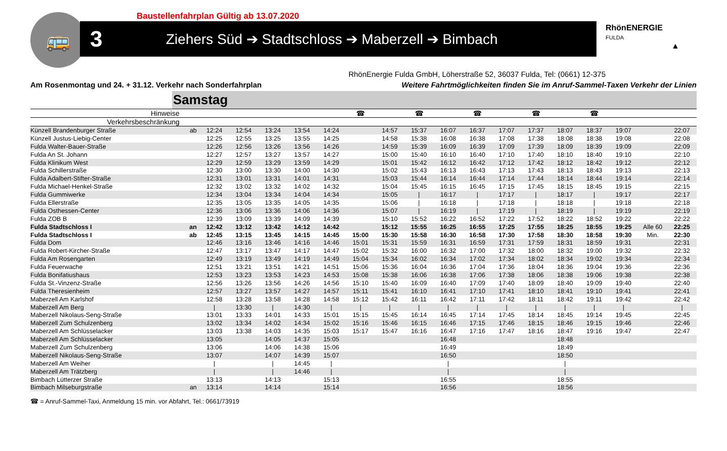🚌
Baustellenfahrplan Gültig ab 13.07.2020
3 Ziehers Süd ➔ Stadtschloss ➔ Maberzell ➔ Bimbach
RhönENERGIE
FULDA
▲
RhönEnergie Fulda GmbH, Löherstraße 52, 36037 Fulda, Tel: (0661) 12-375
Am Rosenmontag und 24. + 31.12. Verkehr nach Sonderfahrplan Weitere Fahrtmöglichkeiten finden Sie im Anruf-Sammel-Taxen Verkehr der Linien
Samstag
| Hinweise | | | | | | | ☎ | | ☎ | | ☎ | | ☎ | | ☎ | | | |
| --- | --- | --- | --- | --- | --- | --- | --- | --- | --- | --- | --- | --- | --- | --- | --- | --- | --- | --- |
| Verkehrsbeschränkung | | | | | | | | | | | | | | | | | | |
| Künzell Brandenburger Straße | ab | 12:24 | 12:54 | 13:24 | 13:54 | 14:24 | | 14:57 | 15:37 | 16:07 | 16:37 | 17:07 | 17:37 | 18:07 | 18:37 | 19:07 | | 22:07 |
| Künzell Justus-Liebig-Center | | 12:25 | 12:55 | 13:25 | 13:55 | 14:25 | | 14:58 | 15:38 | 16:08 | 16:38 | 17:08 | 17:38 | 18:08 | 18:38 | 19:08 | | 22:08 |
| Fulda Walter-Bauer-Straße | | 12:26 | 12:56 | 13:26 | 13:56 | 14:26 | | 14:59 | 15:39 | 16:09 | 16:39 | 17:09 | 17:39 | 18:09 | 18:39 | 19:09 | | 22:09 |
| Fulda An St. Johann | | 12:27 | 12:57 | 13:27 | 13:57 | 14:27 | | 15:00 | 15:40 | 16:10 | 16:40 | 17:10 | 17:40 | 18:10 | 18:40 | 19:10 | | 22:10 |
| Fulda Klinikum West | | 12:29 | 12:59 | 13:29 | 13:59 | 14:29 | | 15:01 | 15:42 | 16:12 | 16:42 | 17:12 | 17:42 | 18:12 | 18:42 | 19:12 | | 22:12 |
| Fulda Schillerstraße | | 12:30 | 13:00 | 13:30 | 14:00 | 14:30 | | 15:02 | 15:43 | 16:13 | 16:43 | 17:13 | 17:43 | 18:13 | 18:43 | 19:13 | | 22:13 |
| Fulda Adalbert-Stifter-Straße | | 12:31 | 13:01 | 13:31 | 14:01 | 14:31 | | 15:03 | 15:44 | 16:14 | 16:44 | 17:14 | 17:44 | 18:14 | 18:44 | 19:14 | | 22:14 |
| Fulda Michael-Henkel-Straße | | 12:32 | 13:02 | 13:32 | 14:02 | 14:32 | | 15:04 | 15:45 | 16:15 | 16:45 | 17:15 | 17:45 | 18:15 | 18:45 | 19:15 | | 22:15 |
| Fulda Gummiwerke | | 12:34 | 13:04 | 13:34 | 14:04 | 14:34 | | 15:05 | / | 16:17 | / | 17:17 | / | 18:17 | / | 19:17 | | 22:17 |
| Fulda Ellerstraße | | 12:35 | 13:05 | 13:35 | 14:05 | 14:35 | | 15:06 | / | 16:18 | / | 17:18 | / | 18:18 | / | 19:18 | | 22:18 |
| Fulda Osthessen-Center | | 12:36 | 13:06 | 13:36 | 14:06 | 14:36 | | 15:07 | / | 16:19 | / | 17:19 | / | 18:19 | / | 19:19 | | 22:19 |
| Fulda ZOB B | | 12:39 | 13:09 | 13:39 | 14:09 | 14:39 | | 15:10 | 15:52 | 16:22 | 16:52 | 17:22 | 17:52 | 18:22 | 18:52 | 19:22 | | 22:22 |
| Fulda Stadtschloss I | an | 12:42 | 13:12 | 13:42 | 14:12 | 14:42 | | 15:12 | 15:55 | 16:25 | 16:55 | 17:25 | 17:55 | 18:25 | 18:55 | 19:25 | Alle 60 | 22:25 |
| Fulda Stadtschloss I | ab | 12:45 | 13:15 | 13:45 | 14:15 | 14:45 | 15:00 | 15:30 | 15:58 | 16:30 | 16:58 | 17:30 | 17:58 | 18:30 | 18:58 | 19:30 | Min. | 22:30 |
| Fulda Dom | | 12:46 | 13:16 | 13:46 | 14:16 | 14:46 | 15:01 | 15:31 | 15:59 | 16:31 | 16:59 | 17:31 | 17:59 | 18:31 | 18:59 | 19:31 | | 22:31 |
| Fulda Robert-Kircher-Straße | | 12:47 | 13:17 | 13:47 | 14:17 | 14:47 | 15:02 | 15:32 | 16:00 | 16:32 | 17:00 | 17:32 | 18:00 | 18:32 | 19:00 | 19:32 | | 22:32 |
| Fulda Am Rosengarten | | 12:49 | 13:19 | 13:49 | 14:19 | 14:49 | 15:04 | 15:34 | 16:02 | 16:34 | 17:02 | 17:34 | 18:02 | 18:34 | 19:02 | 19:34 | | 22:34 |
| Fulda Feuerwache | | 12:51 | 13:21 | 13:51 | 14:21 | 14:51 | 15:06 | 15:36 | 16:04 | 16:36 | 17:04 | 17:36 | 18:04 | 18:36 | 19:04 | 19:36 | | 22:36 |
| Fulda Bonifatiushaus | | 12:53 | 13:23 | 13:53 | 14:23 | 14:53 | 15:08 | 15:38 | 16:06 | 16:38 | 17:06 | 17:38 | 18:06 | 18:38 | 19:06 | 19:38 | | 22:38 |
| Fulda St.-Vinzenz-Straße | | 12:56 | 13:26 | 13:56 | 14:26 | 14:56 | 15:10 | 15:40 | 16:09 | 16:40 | 17:09 | 17:40 | 18:09 | 18:40 | 19:09 | 19:40 | | 22:40 |
| Fulda Theresienheim | | 12:57 | 13:27 | 13:57 | 14:27 | 14:57 | 15:11 | 15:41 | 16:10 | 16:41 | 17:10 | 17:41 | 18:10 | 18:41 | 19:10 | 19:41 | | 22:41 |
| Maberzell Am Karlshof | | 12:58 | 13:28 | 13:58 | 14:28 | 14:58 | 15:12 | 15:42 | 16:11 | 16:42 | 17:11 | 17:42 | 18:11 | 18:42 | 19:11 | 19:42 | | 22:42 |
| Maberzell Am Berg | | / | 13:30 | / | 14:30 | / | / | / | / | / | / | / | / | / | / | / | | / |
| Maberzell Nikolaus-Seng-Straße | | 13:01 | 13:33 | 14:01 | 14:33 | 15:01 | 15:15 | 15:45 | 16:14 | 16:45 | 17:14 | 17:45 | 18:14 | 18:45 | 19:14 | 19:45 | | 22:45 |
| Maberzell Zum Schulzenberg | | 13:02 | 13:34 | 14:02 | 14:34 | 15:02 | 15:16 | 15:46 | 16:15 | 16:46 | 17:15 | 17:46 | 18:15 | 18:46 | 19:15 | 19:46 | | 22:46 |
| Maberzell Am Schlüsselacker | | 13:03 | 13:38 | 14:03 | 14:35 | 15:03 | 15:17 | 15:47 | 16:16 | 16:47 | 17:16 | 17:47 | 18:16 | 18:47 | 19:16 | 19:47 | | 22:47 |
| Maberzell Am Schlüsselacker | | 13:05 | | 14:05 | 14:37 | 15:05 | | | | 16:48 | | | | 18:48 | | | | |
| Maberzell Zum Schulzenberg | | 13:06 | | 14:06 | 14:38 | 15:06 | | | | 16:49 | | | | 18:49 | | | | |
| Maberzell Nikolaus-Seng-Straße | | 13:07 | | 14:07 | 14:39 | 15:07 | | | | 16:50 | | | | 18:50 | | | | |
| Maberzell Am Weiher | | / | | / | 14:45 | / | | | | / | | | | / | | | | |
| Maberzell Am Trätzberg | | / | | / | 14:46 | / | | | | / | | | | / | | | | |
| Bimbach Lütterzer Straße | | 13:13 | | 14:13 | | 15:13 | | | | 16:55 | | | | 18:55 | | | | |
| Bimbach Milseburgstraße | an | 13:14 | | 14:14 | | 15:14 | | | | 16:56 | | | | 18:56 | | | | |
☎ = Anruf-Sammel-Taxi, Anmeldung 15 min. vor Abfahrt, Tel.: 0661/73919